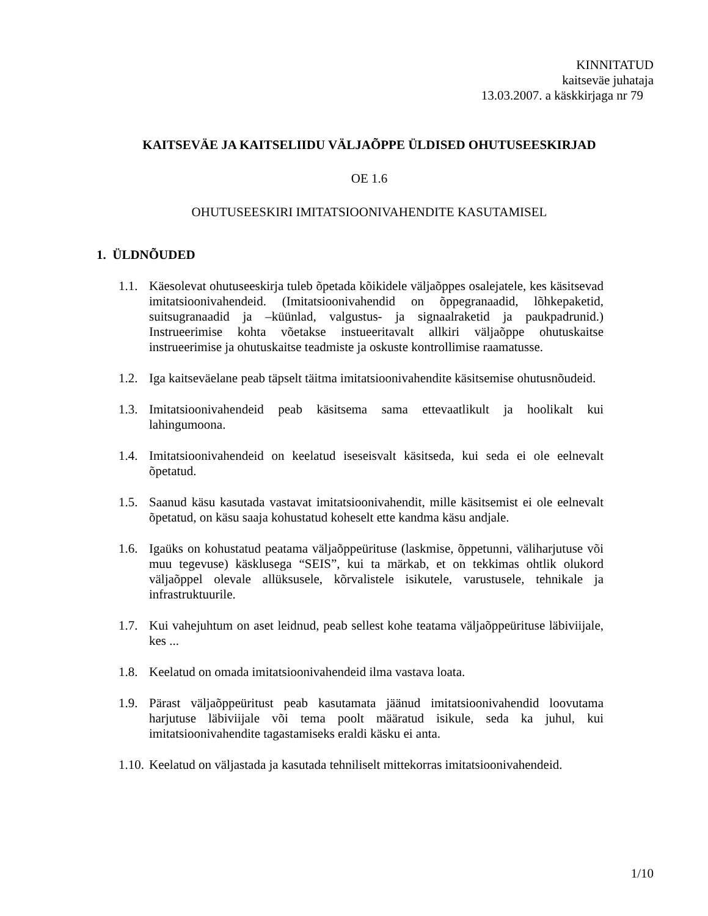KINNITATUD
kaitseväe juhataja
13.03.2007. a käskkirjaga nr 79
KAITSEVÄE JA KAITSELIIDU VÄLJAÕPPE ÜLDISED OHUTUSEESKIRJAD
OE 1.6
OHUTUSEESKIRI IMITATSIOONIVAHENDITE KASUTAMISEL
1. ÜLDNÕUDED
1.1. Käesolevat ohutuseeskirja tuleb õpetada kõikidele väljaõppes osalejatele, kes käsitsevad imitatsioonivahendeid. (Imitatsioonivahendid on õppegranaadid, lõhkepaketid, suitsugranaadid ja –küünlad, valgustus- ja signaalraketid ja paukpadrunid.) Instrueerimise kohta võetakse instueeritavalt allkiri väljaõppe ohutuskaitse instrueerimise ja ohutuskaitse teadmiste ja oskuste kontrollimise raamatusse.
1.2. Iga kaitseväelane peab täpselt täitma imitatsioonivahendite käsitsemise ohutusnõudeid.
1.3. Imitatsioonivahendeid peab käsitsema sama ettevaatlikult ja hoolikalt kui lahingumoona.
1.4. Imitatsioonivahendeid on keelatud iseseisvalt käsitseda, kui seda ei ole eelnevalt õpetatud.
1.5. Saanud käsu kasutada vastavat imitatsioonivahendit, mille käsitsemist ei ole eelnevalt õpetatud, on käsu saaja kohustatud koheselt ette kandma käsu andjale.
1.6. Igaüks on kohustatud peatama väljaõppeürituse (laskmise, õppetunni, väliharjutuse või muu tegevuse) käsklusega “SEIS”, kui ta märkab, et on tekkimas ohtlik olukord väljaõppel olevale allüksusele, kõrvalistele isikutele, varustusele, tehnikale ja infrastruktuurile.
1.7. Kui vahejuhtum on aset leidnud, peab sellest kohe teatama väljaõppeürituse läbiviijale, kes ...
1.8. Keelatud on omada imitatsioonivahendeid ilma vastava loata.
1.9. Pärast väljaõppeüritust peab kasutamata jäänud imitatsioonivahendid loovutama harjutuse läbiviijale või tema poolt määratud isikule, seda ka juhul, kui imitatsioonivahendite tagastamiseks eraldi käsku ei anta.
1.10. Keelatud on väljastada ja kasutada tehniliselt mittekorras imitatsioonivahendeid.
1/10